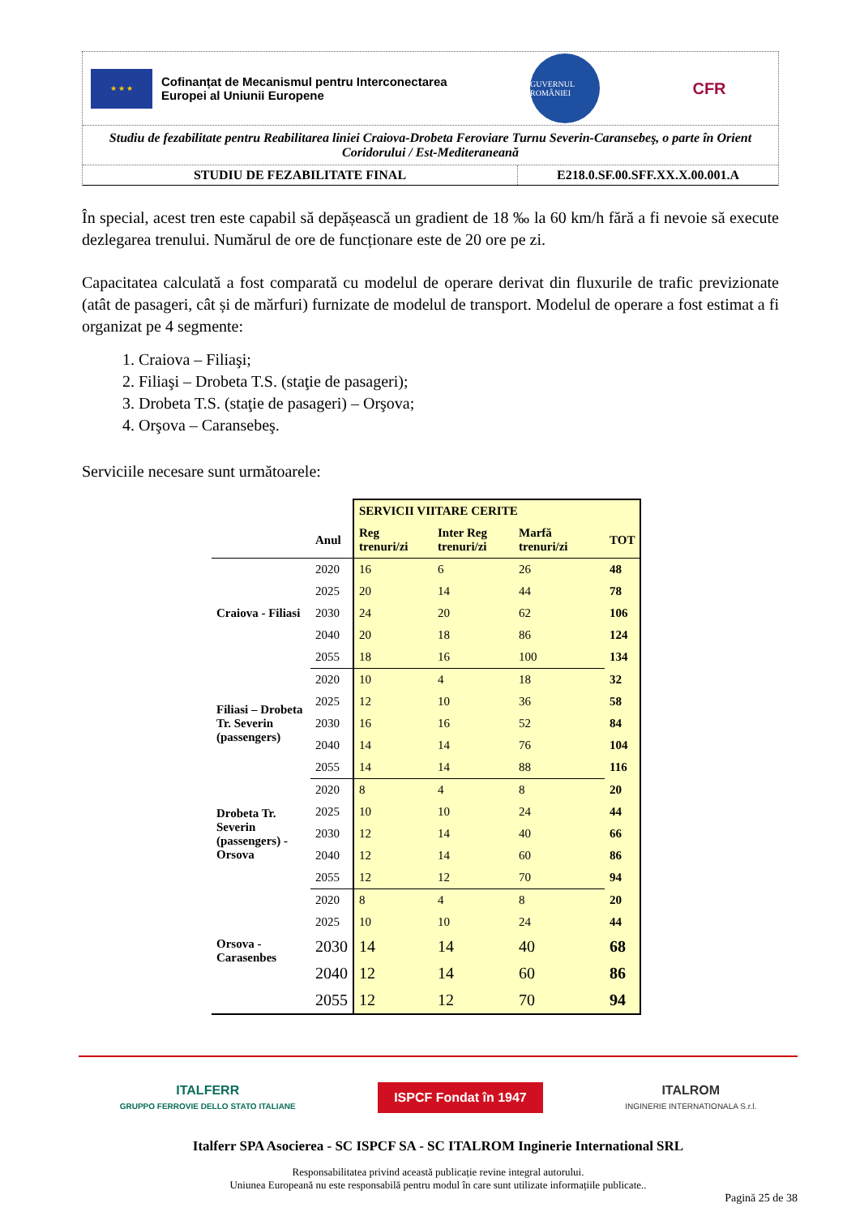★ ★ ★
Cofinanțat de Mecanismul pentru Interconectarea
Europei al Uniunii Europene
GUVERNUL ROMÂNIEI
CFR
Studiu de fezabilitate pentru Reabilitarea liniei Craiova-Drobeta Feroviare Turnu Severin-Caransebeş, o parte în Orient Coridorului / Est-Mediteraneană
STUDIU DE FEZABILITATE FINAL E218.0.SF.00.SFF.XX.X.00.001.A
În special, acest tren este capabil să depășească un gradient de 18 ‰ la 60 km/h fără a fi nevoie să execute dezlegarea trenului. Numărul de ore de funcționare este de 20 ore pe zi.
Capacitatea calculată a fost comparată cu modelul de operare derivat din fluxurile de trafic previzionate (atât de pasageri, cât și de mărfuri) furnizate de modelul de transport. Modelul de operare a fost estimat a fi organizat pe 4 segmente:
1. Craiova – Filiaşi;
2. Filiaşi – Drobeta T.S. (staţie de pasageri);
3. Drobeta T.S. (staţie de pasageri) – Orşova;
4. Orşova – Caransebeş.
Serviciile necesare sunt următoarele:
| | | SERVICII VIITARE CERITE | | | |
| --- | --- | --- | --- | --- | --- |
| | Anul | Reg trenuri/zi | Inter Reg trenuri/zi | Marfă trenuri/zi | TOT |
| Craiova - Filiasi | 2020 | 16 | 6 | 26 | 48 |
| | 2025 | 20 | 14 | 44 | 78 |
| | 2030 | 24 | 20 | 62 | 106 |
| | 2040 | 20 | 18 | 86 | 124 |
| | 2055 | 18 | 16 | 100 | 134 |
| Filiasi – Drobeta Tr. Severin (passengers) | 2020 | 10 | 4 | 18 | 32 |
| | 2025 | 12 | 10 | 36 | 58 |
| | 2030 | 16 | 16 | 52 | 84 |
| | 2040 | 14 | 14 | 76 | 104 |
| | 2055 | 14 | 14 | 88 | 116 |
| Drobeta Tr. Severin (passengers) - Orsova | 2020 | 8 | 4 | 8 | 20 |
| | 2025 | 10 | 10 | 24 | 44 |
| | 2030 | 12 | 14 | 40 | 66 |
| | 2040 | 12 | 14 | 60 | 86 |
| | 2055 | 12 | 12 | 70 | 94 |
| Orsova - Carasenbes | 2020 | 8 | 4 | 8 | 20 |
| | 2025 | 10 | 10 | 24 | 44 |
| | 2030 | 14 | 14 | 40 | 68 |
| | 2040 | 12 | 14 | 60 | 86 |
| | 2055 | 12 | 12 | 70 | 94 |
ITALFERR
GRUPPO FERROVIE DELLO STATO ITALIANE
ISPCF Fondat în 1947
ITALROM
INGINERIE INTERNATIONALA S.r.l.
Italferr SPA Asocierea - SC ISPCF SA - SC ITALROM Inginerie International SRL
Responsabilitatea privind această publicație revine integral autorului.
Uniunea Europeană nu este responsabilă pentru modul în care sunt utilizate informațiile publicate..
Pagină 25 de 38